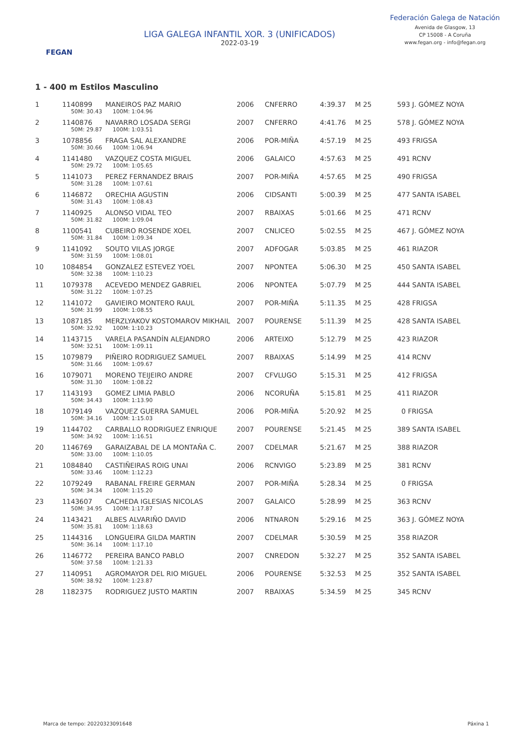FEGAN
LIGA GALEGA INFANTIL XOR. 3 (UNIFICADOS)
2022-03-19
Federación Galega de Natación
Avenida de Glasgow, 13
CP 15008 - A Coruña
www.fegan.org - info@fegan.org
1 - 400 m Estilos Masculino
| 1 | 1140899 | MANEIROS PAZ MARIO | 2006 | CNFERRO | 4:39.37 | M 25 | 593 J. GÓMEZ NOYA |
| | 50M: 30.43 100M: 1:04.96 | | | | | | |
| 2 | 1140876 | NAVARRO LOSADA SERGI | 2007 | CNFERRO | 4:41.76 | M 25 | 578 J. GÓMEZ NOYA |
| | 50M: 29.87 100M: 1:03.51 | | | | | | |
| 3 | 1078856 | FRAGA SAL ALEXANDRE | 2006 | POR-MIÑA | 4:57.19 | M 25 | 493 FRIGSA |
| | 50M: 30.66 100M: 1:06.94 | | | | | | |
| 4 | 1141480 | VAZQUEZ COSTA MIGUEL | 2006 | GALAICO | 4:57.63 | M 25 | 491 RCNV |
| | 50M: 29.72 100M: 1:05.65 | | | | | | |
| 5 | 1141073 | PEREZ FERNANDEZ BRAIS | 2007 | POR-MIÑA | 4:57.65 | M 25 | 490 FRIGSA |
| | 50M: 31.28 100M: 1:07.61 | | | | | | |
| 6 | 1146872 | ORECHIA AGUSTIN | 2006 | CIDSANTI | 5:00.39 | M 25 | 477 SANTA ISABEL |
| | 50M: 31.43 100M: 1:08.43 | | | | | | |
| 7 | 1140925 | ALONSO VIDAL TEO | 2007 | RBAIXAS | 5:01.66 | M 25 | 471 RCNV |
| | 50M: 31.82 100M: 1:09.04 | | | | | | |
| 8 | 1100541 | CUBEIRO ROSENDE XOEL | 2007 | CNLICEO | 5:02.55 | M 25 | 467 J. GÓMEZ NOYA |
| | 50M: 31.84 100M: 1:09.34 | | | | | | |
| 9 | 1141092 | SOUTO VILAS JORGE | 2007 | ADFOGAR | 5:03.85 | M 25 | 461 RIAZOR |
| | 50M: 31.59 100M: 1:08.01 | | | | | | |
| 10 | 1084854 | GONZALEZ ESTEVEZ YOEL | 2007 | NPONTEA | 5:06.30 | M 25 | 450 SANTA ISABEL |
| | 50M: 32.38 100M: 1:10.23 | | | | | | |
| 11 | 1079378 | ACEVEDO MENDEZ GABRIEL | 2006 | NPONTEA | 5:07.79 | M 25 | 444 SANTA ISABEL |
| | 50M: 31.22 100M: 1:07.25 | | | | | | |
| 12 | 1141072 | GAVIEIRO MONTERO RAUL | 2007 | POR-MIÑA | 5:11.35 | M 25 | 428 FRIGSA |
| | 50M: 31.99 100M: 1:08.55 | | | | | | |
| 13 | 1087185 | MERZLYAKOV KOSTOMAROV MIKHAIL | 2007 | POURENSE | 5:11.39 | M 25 | 428 SANTA ISABEL |
| | 50M: 32.92 100M: 1:10.23 | | | | | | |
| 14 | 1143715 | VARELA PASANDÍN ALEJANDRO | 2006 | ARTEIXO | 5:12.79 | M 25 | 423 RIAZOR |
| | 50M: 32.51 100M: 1:09.11 | | | | | | |
| 15 | 1079879 | PIÑEIRO RODRIGUEZ SAMUEL | 2007 | RBAIXAS | 5:14.99 | M 25 | 414 RCNV |
| | 50M: 31.66 100M: 1:09.67 | | | | | | |
| 16 | 1079071 | MORENO TEIJEIRO ANDRE | 2007 | CFVLUGO | 5:15.31 | M 25 | 412 FRIGSA |
| | 50M: 31.30 100M: 1:08.22 | | | | | | |
| 17 | 1143193 | GOMEZ LIMIA PABLO | 2006 | NCORUÑA | 5:15.81 | M 25 | 411 RIAZOR |
| | 50M: 34.43 100M: 1:13.90 | | | | | | |
| 18 | 1079149 | VAZQUEZ GUERRA SAMUEL | 2006 | POR-MIÑA | 5:20.92 | M 25 | 0 FRIGSA |
| | 50M: 34.16 100M: 1:15.03 | | | | | | |
| 19 | 1144702 | CARBALLO RODRIGUEZ ENRIQUE | 2007 | POURENSE | 5:21.45 | M 25 | 389 SANTA ISABEL |
| | 50M: 34.92 100M: 1:16.51 | | | | | | |
| 20 | 1146769 | GARAIZABAL DE LA MONTAÑA C. | 2007 | CDELMAR | 5:21.67 | M 25 | 388 RIAZOR |
| | 50M: 33.00 100M: 1:10.05 | | | | | | |
| 21 | 1084840 | CASTIÑEIRAS ROIG UNAI | 2006 | RCNVIGO | 5:23.89 | M 25 | 381 RCNV |
| | 50M: 33.46 100M: 1:12.23 | | | | | | |
| 22 | 1079249 | RABANAL FREIRE GERMAN | 2007 | POR-MIÑA | 5:28.34 | M 25 | 0 FRIGSA |
| | 50M: 34.34 100M: 1:15.20 | | | | | | |
| 23 | 1143607 | CACHEDA IGLESIAS NICOLAS | 2007 | GALAICO | 5:28.99 | M 25 | 363 RCNV |
| | 50M: 34.95 100M: 1:17.87 | | | | | | |
| 24 | 1143421 | ALBES ALVARIÑO DAVID | 2006 | NTNARON | 5:29.16 | M 25 | 363 J. GÓMEZ NOYA |
| | 50M: 35.81 100M: 1:18.63 | | | | | | |
| 25 | 1144316 | LONGUEIRA GILDA MARTIN | 2007 | CDELMAR | 5:30.59 | M 25 | 358 RIAZOR |
| | 50M: 36.14 100M: 1:17.10 | | | | | | |
| 26 | 1146772 | PEREIRA BANCO PABLO | 2007 | CNREDON | 5:32.27 | M 25 | 352 SANTA ISABEL |
| | 50M: 37.58 100M: 1:21.33 | | | | | | |
| 27 | 1140951 | AGROMAYOR DEL RIO MIGUEL | 2006 | POURENSE | 5:32.53 | M 25 | 352 SANTA ISABEL |
| | 50M: 38.92 100M: 1:23.87 | | | | | | |
| 28 | 1182375 | RODRIGUEZ JUSTO MARTIN | 2007 | RBAIXAS | 5:34.59 | M 25 | 345 RCNV |
Marca de tempo: 20220323091648 Páxina 1